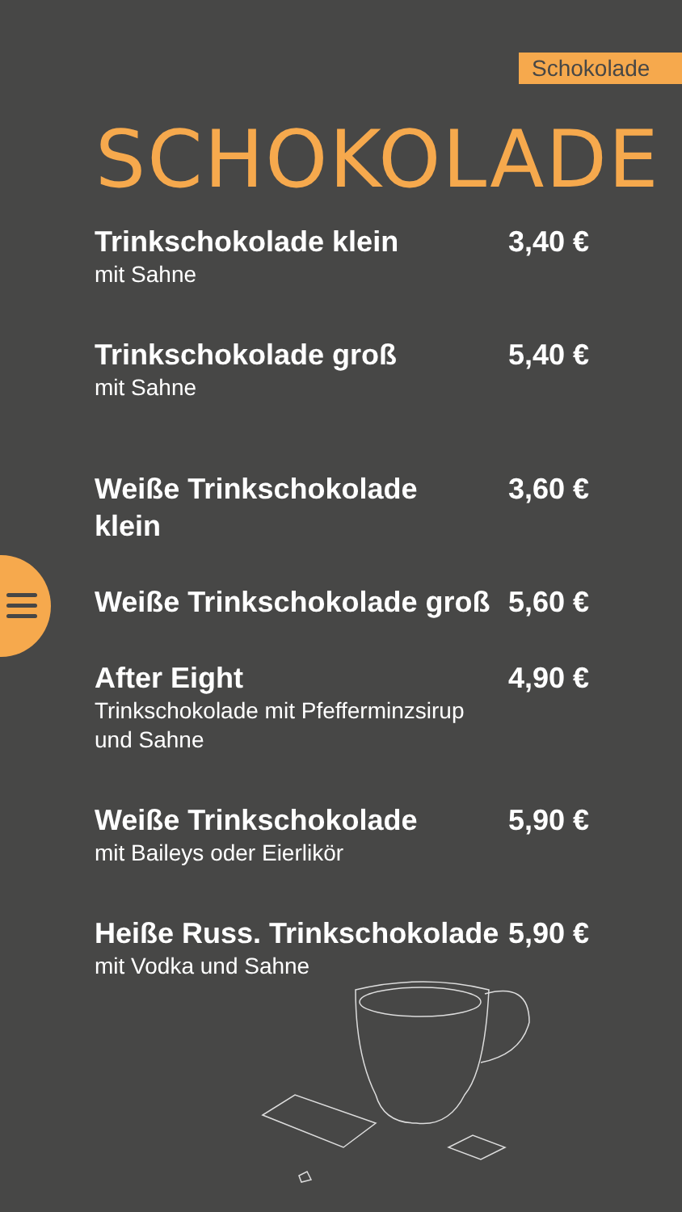Schokolade
SCHOKOLADE
Trinkschokolade klein 3,40 €
mit Sahne
Trinkschokolade groß 5,40 €
mit Sahne
Weiße Trinkschokolade klein
3,60 €
Weiße Trinkschokolade groß
5,60 €
After Eight 4,90 €
Trinkschokolade mit Pfefferminzsirup
und Sahne
Weiße Trinkschokolade 5,90 €
mit Baileys oder Eierlikör
Heiße Russ. Trinkschokolade 5,90 €
mit Vodka und Sahne